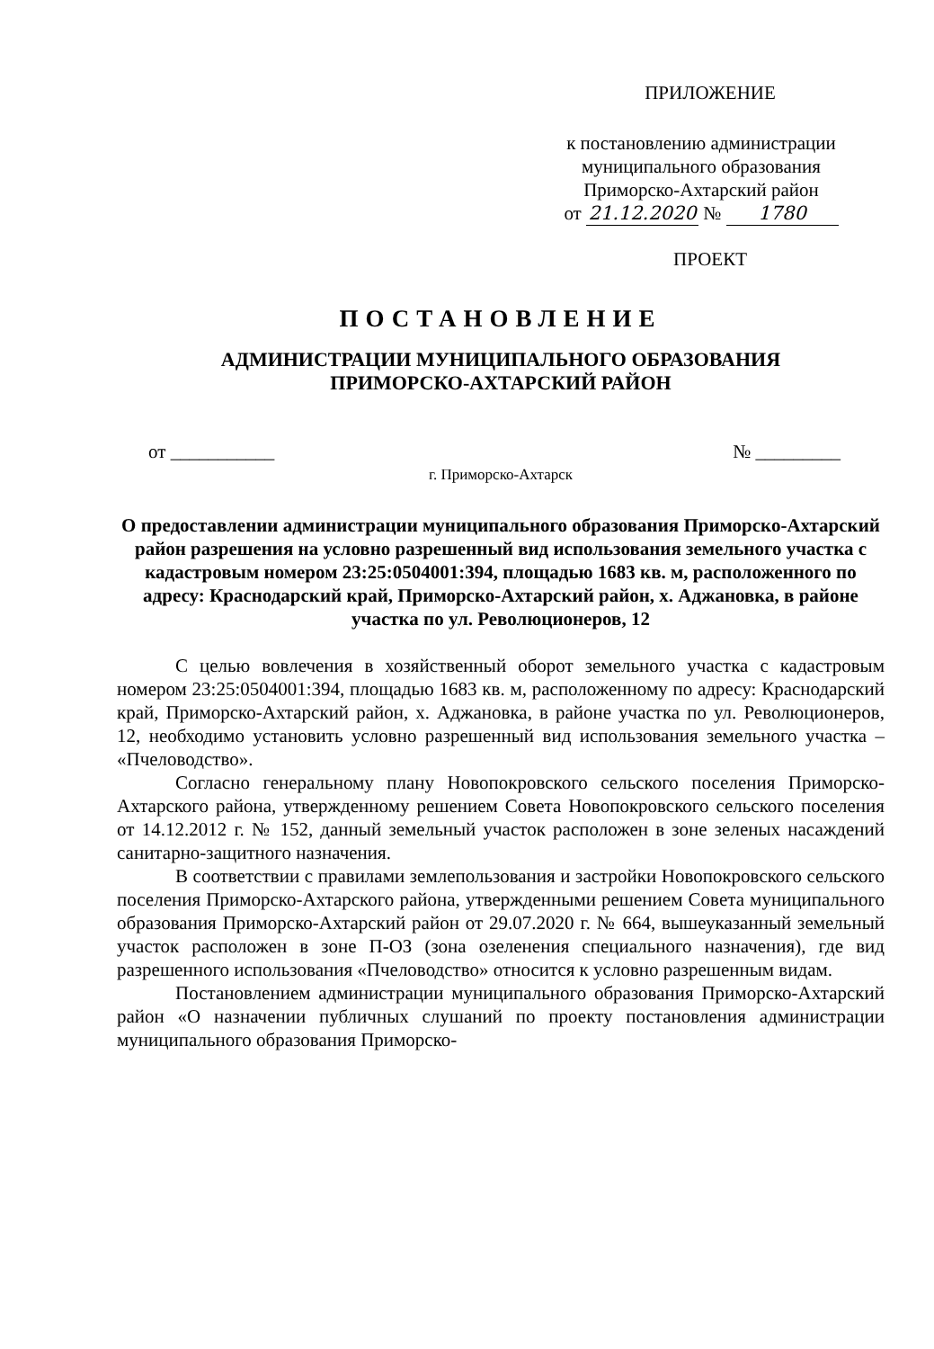ПРИЛОЖЕНИЕ
к постановлению администрации муниципального образования Приморско-Ахтарский район
от 21.12.2020 № 1780
ПРОЕКТ
ПОСТАНОВЛЕНИЕ
АДМИНИСТРАЦИИ МУНИЦИПАЛЬНОГО ОБРАЗОВАНИЯ
ПРИМОРСКО-АХТАРСКИЙ РАЙОН
от ___________ № _________
г. Приморско-Ахтарск
О предоставлении администрации муниципального образования Приморско-Ахтарский район разрешения на условно разрешенный вид использования земельного участка с кадастровым номером 23:25:0504001:394, площадью 1683 кв. м, расположенного по адресу: Краснодарский край, Приморско-Ахтарский район, х. Аджановка, в районе участка по ул. Революционеров, 12
С целью вовлечения в хозяйственный оборот земельного участка с кадастровым номером 23:25:0504001:394, площадью 1683 кв. м, расположенному по адресу: Краснодарский край, Приморско-Ахтарский район, х. Аджановка, в районе участка по ул. Революционеров, 12, необходимо установить условно разрешенный вид использования земельного участка – «Пчеловодство».
Согласно генеральному плану Новопокровского сельского поселения Приморско-Ахтарского района, утвержденному решением Совета Новопокровского сельского поселения от 14.12.2012 г. № 152, данный земельный участок расположен в зоне зеленых насаждений санитарно-защитного назначения.
В соответствии с правилами землепользования и застройки Новопокровского сельского поселения Приморско-Ахтарского района, утвержденными решением Совета муниципального образования Приморско-Ахтарский район от 29.07.2020 г. № 664, вышеуказанный земельный участок расположен в зоне П-ОЗ (зона озеленения специального назначения), где вид разрешенного использования «Пчеловодство» относится к условно разрешенным видам.
Постановлением администрации муниципального образования Приморско-Ахтарский район «О назначении публичных слушаний по проекту постановления администрации муниципального образования Приморско-